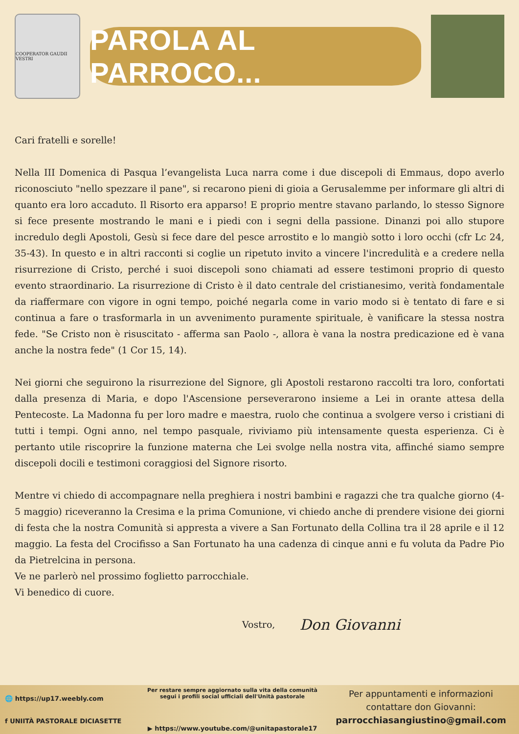COOPERATOR GAUDII VESTRI
PAROLA AL PARROCO...
Cari fratelli e sorelle!
Nella III Domenica di Pasqua l’evangelista Luca narra come i due discepoli di Emmaus, dopo averlo riconosciuto "nello spezzare il pane", si recarono pieni di gioia a Gerusalemme per informare gli altri di quanto era loro accaduto. Il Risorto era apparso! E proprio mentre stavano parlando, lo stesso Signore si fece presente mostrando le mani e i piedi con i segni della passione. Dinanzi poi allo stupore incredulo degli Apostoli, Gesù si fece dare del pesce arrostito e lo mangiò sotto i loro occhi (cfr Lc 24, 35-43). In questo e in altri racconti si coglie un ripetuto invito a vincere l'incredulità e a credere nella risurrezione di Cristo, perché i suoi discepoli sono chiamati ad essere testimoni proprio di questo evento straordinario. La risurrezione di Cristo è il dato centrale del cristianesimo, verità fondamentale da riaffermare con vigore in ogni tempo, poiché negarla come in vario modo si è tentato di fare e si continua a fare o trasformarla in un avvenimento puramente spirituale, è vanificare la stessa nostra fede. "Se Cristo non è risuscitato - afferma san Paolo -, allora è vana la nostra predicazione ed è vana anche la nostra fede" (1 Cor 15, 14).
Nei giorni che seguirono la risurrezione del Signore, gli Apostoli restarono raccolti tra loro, confortati dalla presenza di Maria, e dopo l'Ascensione perseverarono insieme a Lei in orante attesa della Pentecoste. La Madonna fu per loro madre e maestra, ruolo che continua a svolgere verso i cristiani di tutti i tempi. Ogni anno, nel tempo pasquale, riviviamo più intensamente questa esperienza. Ci è pertanto utile riscoprire la funzione materna che Lei svolge nella nostra vita, affinché siamo sempre discepoli docili e testimoni coraggiosi del Signore risorto.
Mentre vi chiedo di accompagnare nella preghiera i nostri bambini e ragazzi che tra qualche giorno (4-5 maggio) riceveranno la Cresima e la prima Comunione, vi chiedo anche di prendere visione dei giorni di festa che la nostra Comunità si appresta a vivere a San Fortunato della Collina tra il 28 aprile e il 12 maggio. La festa del Crocifisso a San Fortunato ha una cadenza di cinque anni e fu voluta da Padre Pio da Pietrelcina in persona.
Ve ne parlerò nel prossimo foglietto parrocchiale.
Vi benedico di cuore.
Vostro, Don Giovanni
🌐 https://up17.weebly.com
f UNIITÀ PASTORALE DICIASETTE
Per restare sempre aggiornato sulla vita della comunità
segui i profili social ufficiali dell'Unità pastorale
▶ https://www.youtube.com/@unitapastorale17
Per appuntamenti e informazioni
contattare don Giovanni:
parrocchiasangiustino@gmail.com